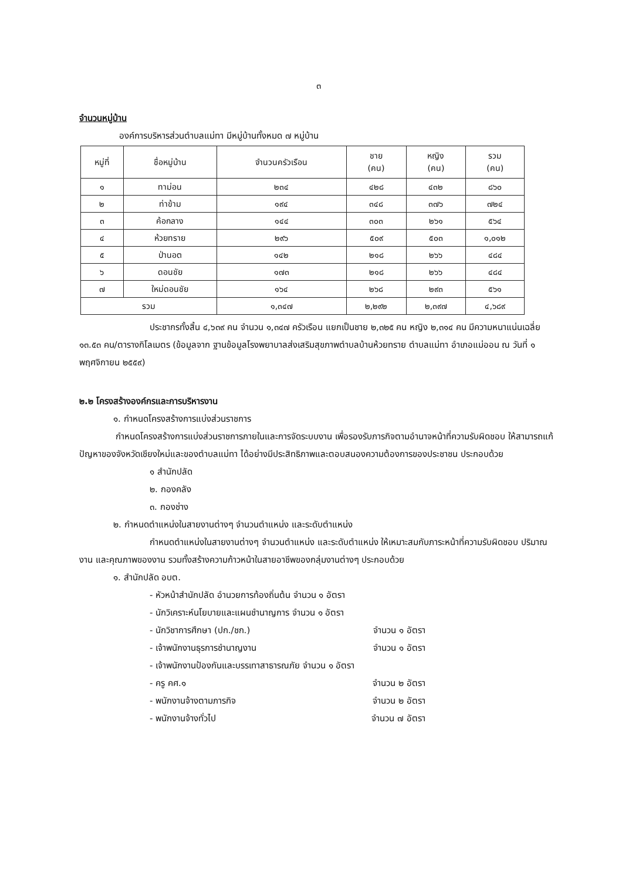๓
จำนวนหมู่บ้าน
องค์การบริหารส่วนตำบลแม่ทา มีหมู่บ้านทั้งหมด ๗ หมู่บ้าน
| หมู่ที่ | ชื่อหมู่บ้าน | จำนวนครัวเรือน | ชาย (คน) | หญิง (คน) | รวม (คน) |
| --- | --- | --- | --- | --- | --- |
| ๑ | ทาม่อน | ๒๓๔ | ๔๒๘ | ๔๓๒ | ๘๖๐ |
| ๒ | ท่าข้าม | ๑๙๔ | ๓๔๘ | ๓๗๖ | ๗๒๔ |
| ๓ | ค้อกลาง | ๑๔๔ | ๓๐๓ | ๒๖๑ | ๕๖๔ |
| ๔ | ห้วยทราย | ๒๙๖ | ๕๐๙ | ๕๐๓ | ๑,๐๑๒ |
| ๕ | ป่านอต | ๑๔๒ | ๒๑๘ | ๒๖๖ | ๔๘๔ |
| ๖ | ดอนชัย | ๑๗๓ | ๒๑๘ | ๒๖๖ | ๔๘๔ |
| ๗ | ใหม่ดอนชัย | ๑๖๔ | ๒๖๘ | ๒๙๓ | ๕๖๑ |
| รวม | | ๑,๓๔๗ | ๒,๒๙๒ | ๒,๓๙๗ | ๔,๖๘๙ |
ประชากรทั้งสิ้น ๔,๖๓๙ คน จำนวน ๑,๓๔๗ ครัวเรือน แยกเป็นชาย ๒,๓๒๕ คน หญิง ๒,๓๑๔ คน มีความหนาแน่นเฉลี่ย ๑๓.๕๓ คน/ตารางกิโลเมตร (ข้อมูลจาก ฐานข้อมูลโรงพยาบาลส่งเสริมสุขภาพตำบลบ้านห้วยทราย ตำบลแม่ทา อำเภอแม่ออน ณ วันที่ ๑ พฤศจิกายน ๒๕๕๙)
๒.๒ โครงสร้างองค์กรและการบริหารงาน
๑. กำหนดโครงสร้างการแบ่งส่วนราชการ
กำหนดโครงสร้างการแบ่งส่วนราชการภายในและการจัดระบบงาน เพื่อรองรับภารกิจตามอำนาจหน้าที่ความรับผิดชอบ ให้สามารถแก้ปัญหาของจังหวัดเชียงใหม่และของตำบลแม่ทา ได้อย่างมีประสิทธิภาพและตอบสนองความต้องการของประชาชน ประกอบด้วย
๑ สำนักปลัด
๒. กองคลัง
๓. กองช่าง
๒. กำหนดตำแหน่งในสายงานต่างๆ จำนวนตำแหน่ง และระดับตำแหน่ง
กำหนดตำแหน่งในสายงานต่างๆ จำนวนตำแหน่ง และระดับตำแหน่ง ให้เหมาะสมกับภาระหน้าที่ความรับผิดชอบ ปริมาณงาน และคุณภาพของงาน รวมทั้งสร้างความก้าวหน้าในสายอาชีพของกลุ่มงานต่างๆ ประกอบด้วย
๑. สำนักปลัด อบต.
- หัวหน้าสำนักปลัด อำนวยการท้องถิ่นต้น จำนวน ๑ อัตรา
- นักวิเคราะห์นโยบายและแผนชำนาญการ จำนวน ๑ อัตรา
- นักวิชาการศึกษา (ปก./ชก.) จำนวน ๑ อัตรา
- เจ้าพนักงานธุรการชำนาญงาน จำนวน ๑ อัตรา
- เจ้าพนักงานป้องกันและบรรเทาสาธารณภัย จำนวน ๑ อัตรา
- ครู คศ.๑ จำนวน ๒ อัตรา
- พนักงานจ้างตามภารกิจ จำนวน ๒ อัตรา
- พนักงานจ้างทั่วไป จำนวน ๗ อัตรา